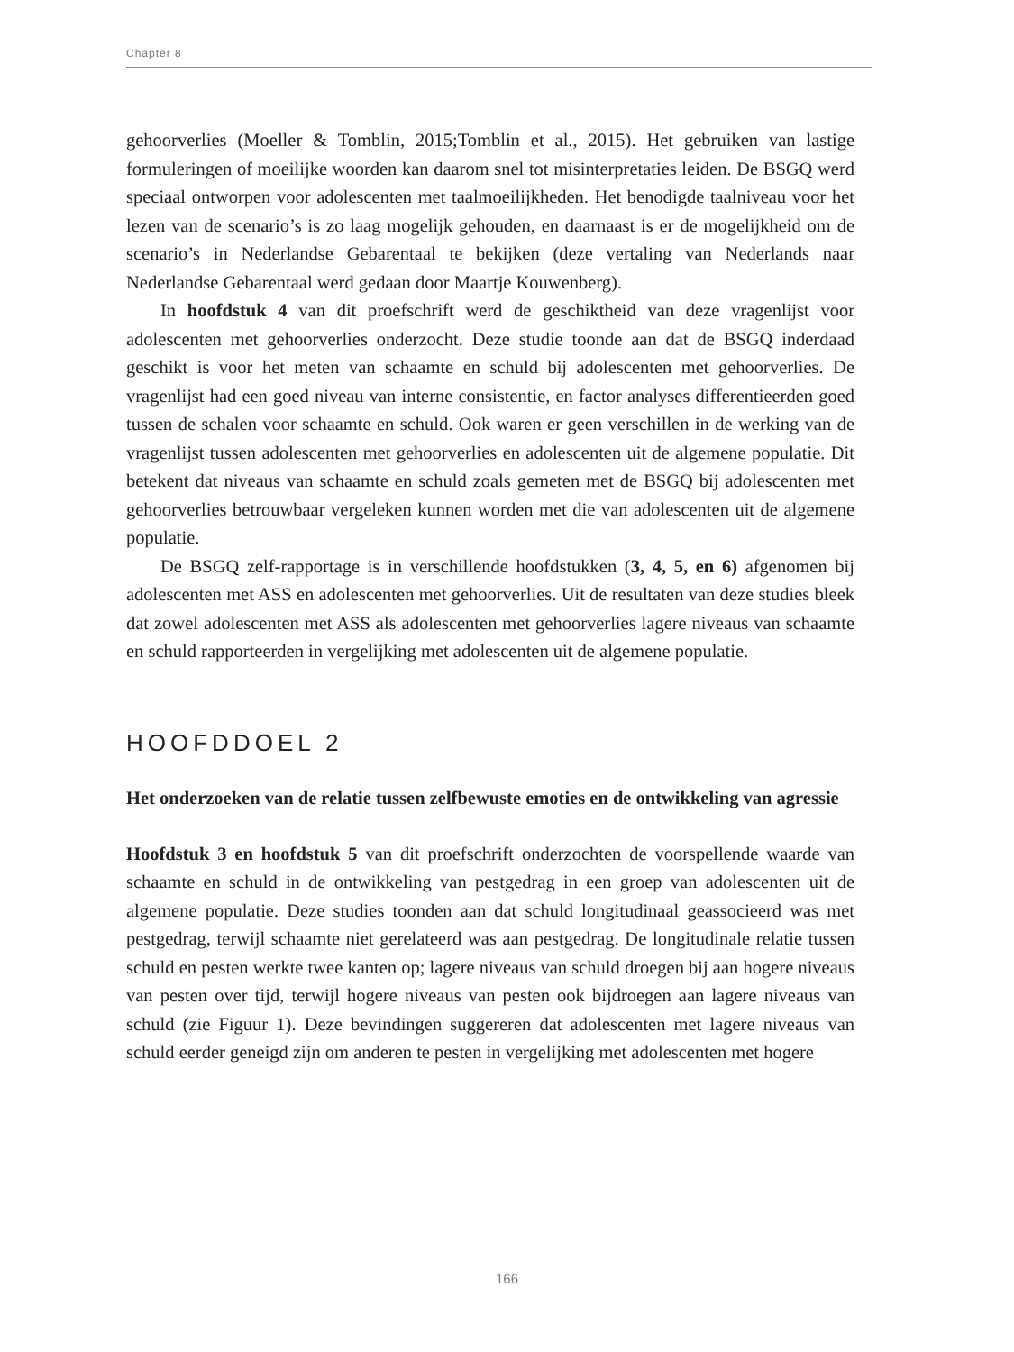Chapter 8
gehoorverlies (Moeller & Tomblin, 2015;Tomblin et al., 2015). Het gebruiken van lastige formuleringen of moeilijke woorden kan daarom snel tot misinterpretaties leiden. De BSGQ werd speciaal ontworpen voor adolescenten met taalmoeilijkheden. Het benodigde taalniveau voor het lezen van de scenario’s is zo laag mogelijk gehouden, en daarnaast is er de mogelijkheid om de scenario’s in Nederlandse Gebarentaal te bekijken (deze vertaling van Nederlands naar Nederlandse Gebarentaal werd gedaan door Maartje Kouwenberg).
In hoofdstuk 4 van dit proefschrift werd de geschiktheid van deze vragenlijst voor adolescenten met gehoorverlies onderzocht. Deze studie toonde aan dat de BSGQ inderdaad geschikt is voor het meten van schaamte en schuld bij adolescenten met gehoorverlies. De vragenlijst had een goed niveau van interne consistentie, en factor analyses differentieerden goed tussen de schalen voor schaamte en schuld. Ook waren er geen verschillen in de werking van de vragenlijst tussen adolescenten met gehoorverlies en adolescenten uit de algemene populatie. Dit betekent dat niveaus van schaamte en schuld zoals gemeten met de BSGQ bij adolescenten met gehoorverlies betrouwbaar vergeleken kunnen worden met die van adolescenten uit de algemene populatie.
De BSGQ zelf-rapportage is in verschillende hoofdstukken (3, 4, 5, en 6) afgenomen bij adolescenten met ASS en adolescenten met gehoorverlies. Uit de resultaten van deze studies bleek dat zowel adolescenten met ASS als adolescenten met gehoorverlies lagere niveaus van schaamte en schuld rapporteerden in vergelijking met adolescenten uit de algemene populatie.
HOOFDDOEL 2
Het onderzoeken van de relatie tussen zelfbewuste emoties en de ontwikkeling van agressie
Hoofdstuk 3 en hoofdstuk 5 van dit proefschrift onderzochten de voorspellende waarde van schaamte en schuld in de ontwikkeling van pestgedrag in een groep van adolescenten uit de algemene populatie. Deze studies toonden aan dat schuld longitudinaal geassocieerd was met pestgedrag, terwijl schaamte niet gerelateerd was aan pestgedrag. De longitudinale relatie tussen schuld en pesten werkte twee kanten op; lagere niveaus van schuld droegen bij aan hogere niveaus van pesten over tijd, terwijl hogere niveaus van pesten ook bijdroegen aan lagere niveaus van schuld (zie Figuur 1). Deze bevindingen suggereren dat adolescenten met lagere niveaus van schuld eerder geneigd zijn om anderen te pesten in vergelijking met adolescenten met hogere
166